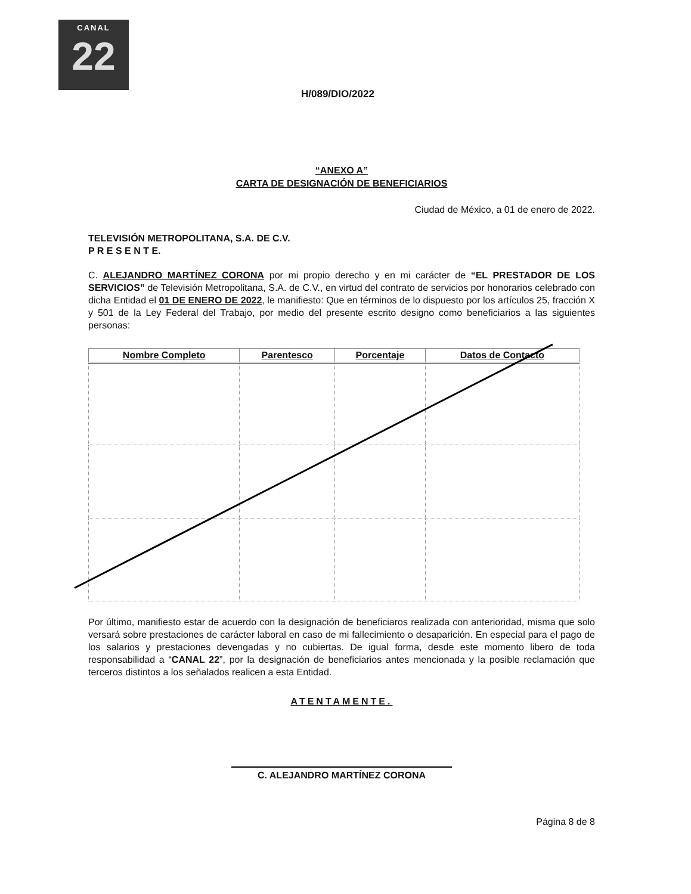CANAL
22
H/089/DIO/2022
“ANEXO A”
CARTA DE DESIGNACIÓN DE BENEFICIARIOS
Ciudad de México, a 01 de enero de 2022.
TELEVISIÓN METROPOLITANA, S.A. DE C.V.
P R E S E N T E.
C. ALEJANDRO MARTÍNEZ CORONA por mi propio derecho y en mi carácter de “EL PRESTADOR DE LOS SERVICIOS” de Televisión Metropolitana, S.A. de C.V., en virtud del contrato de servicios por honorarios celebrado con dicha Entidad el 01 DE ENERO DE 2022, le manifiesto: Que en términos de lo dispuesto por los artículos 25, fracción X y 501 de la Ley Federal del Trabajo, por medio del presente escrito designo como beneficiarios a las siguientes personas:
| Nombre Completo | Parentesco | Porcentaje | Datos de Contacto |
| --- | --- | --- | --- |
Por último, manifiesto estar de acuerdo con la designación de beneficiaros realizada con anterioridad, misma que solo versará sobre prestaciones de carácter laboral en caso de mi fallecimiento o desaparición. En especial para el pago de los salarios y prestaciones devengadas y no cubiertas. De igual forma, desde este momento libero de toda responsabilidad a “CANAL 22”, por la designación de beneficiarios antes mencionada y la posible reclamación que terceros distintos a los señalados realicen a esta Entidad.
ATENTAMENTE.
C. ALEJANDRO MARTÍNEZ CORONA
Página 8 de 8